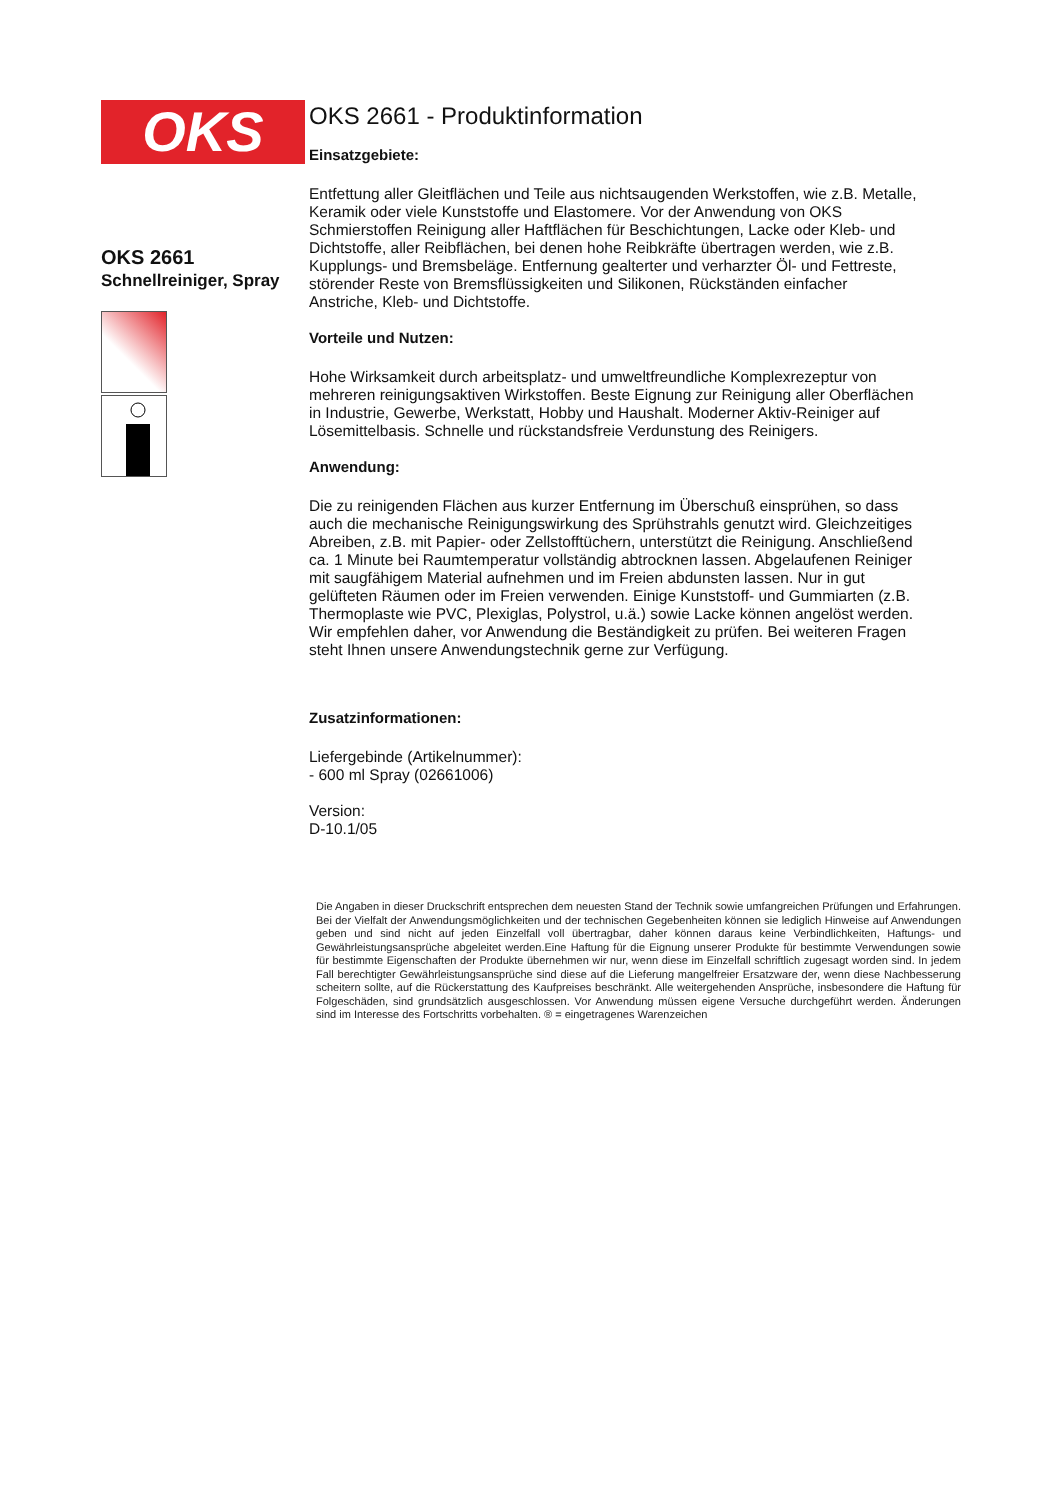OKS
OKS 2661
Schnellreiniger, Spray
OKS 2661 - Produktinformation
Einsatzgebiete:
Entfettung aller Gleitflächen und Teile aus nichtsaugenden Werkstoffen, wie z.B. Metalle, Keramik oder viele Kunststoffe und Elastomere. Vor der Anwendung von OKS Schmierstoffen Reinigung aller Haftflächen für Beschichtungen, Lacke oder Kleb- und Dichtstoffe, aller Reibflächen, bei denen hohe Reibkräfte übertragen werden, wie z.B. Kupplungs- und Bremsbeläge. Entfernung gealterter und verharzter Öl- und Fettreste, störender Reste von Bremsflüssigkeiten und Silikonen, Rückständen einfacher Anstriche, Kleb- und Dichtstoffe.
Vorteile und Nutzen:
Hohe Wirksamkeit durch arbeitsplatz- und umweltfreundliche Komplexrezeptur von mehreren reinigungsaktiven Wirkstoffen. Beste Eignung zur Reinigung aller Oberflächen in Industrie, Gewerbe, Werkstatt, Hobby und Haushalt. Moderner Aktiv-Reiniger auf Lösemittelbasis. Schnelle und rückstandsfreie Verdunstung des Reinigers.
Anwendung:
Die zu reinigenden Flächen aus kurzer Entfernung im Überschuß einsprühen, so dass auch die mechanische Reinigungswirkung des Sprühstrahls genutzt wird. Gleichzeitiges Abreiben, z.B. mit Papier- oder Zellstofftüchern, unterstützt die Reinigung. Anschließend ca. 1 Minute bei Raumtemperatur vollständig abtrocknen lassen. Abgelaufenen Reiniger mit saugfähigem Material aufnehmen und im Freien abdunsten lassen. Nur in gut gelüfteten Räumen oder im Freien verwenden. Einige Kunststoff- und Gummiarten (z.B. Thermoplaste wie PVC, Plexiglas, Polystrol, u.ä.) sowie Lacke können angelöst werden. Wir empfehlen daher, vor Anwendung die Beständigkeit zu prüfen. Bei weiteren Fragen steht Ihnen unsere Anwendungstechnik gerne zur Verfügung.
Zusatzinformationen:
Liefergebinde (Artikelnummer):
- 600 ml Spray (02661006)
Version:
D-10.1/05
Die Angaben in dieser Druckschrift entsprechen dem neuesten Stand der Technik sowie umfangreichen Prüfungen und Erfahrungen. Bei der Vielfalt der Anwendungsmöglichkeiten und der technischen Gegebenheiten können sie lediglich Hinweise auf Anwendungen geben und sind nicht auf jeden Einzelfall voll übertragbar, daher können daraus keine Verbindlichkeiten, Haftungs- und Gewährleistungsansprüche abgeleitet werden.Eine Haftung für die Eignung unserer Produkte für bestimmte Verwendungen sowie für bestimmte Eigenschaften der Produkte übernehmen wir nur, wenn diese im Einzelfall schriftlich zugesagt worden sind. In jedem Fall berechtigter Gewährleistungsansprüche sind diese auf die Lieferung mangelfreier Ersatzware der, wenn diese Nachbesserung scheitern sollte, auf die Rückerstattung des Kaufpreises beschränkt. Alle weitergehenden Ansprüche, insbesondere die Haftung für Folgeschäden, sind grundsätzlich ausgeschlossen. Vor Anwendung müssen eigene Versuche durchgeführt werden. Änderungen sind im Interesse des Fortschritts vorbehalten. ® = eingetragenes Warenzeichen